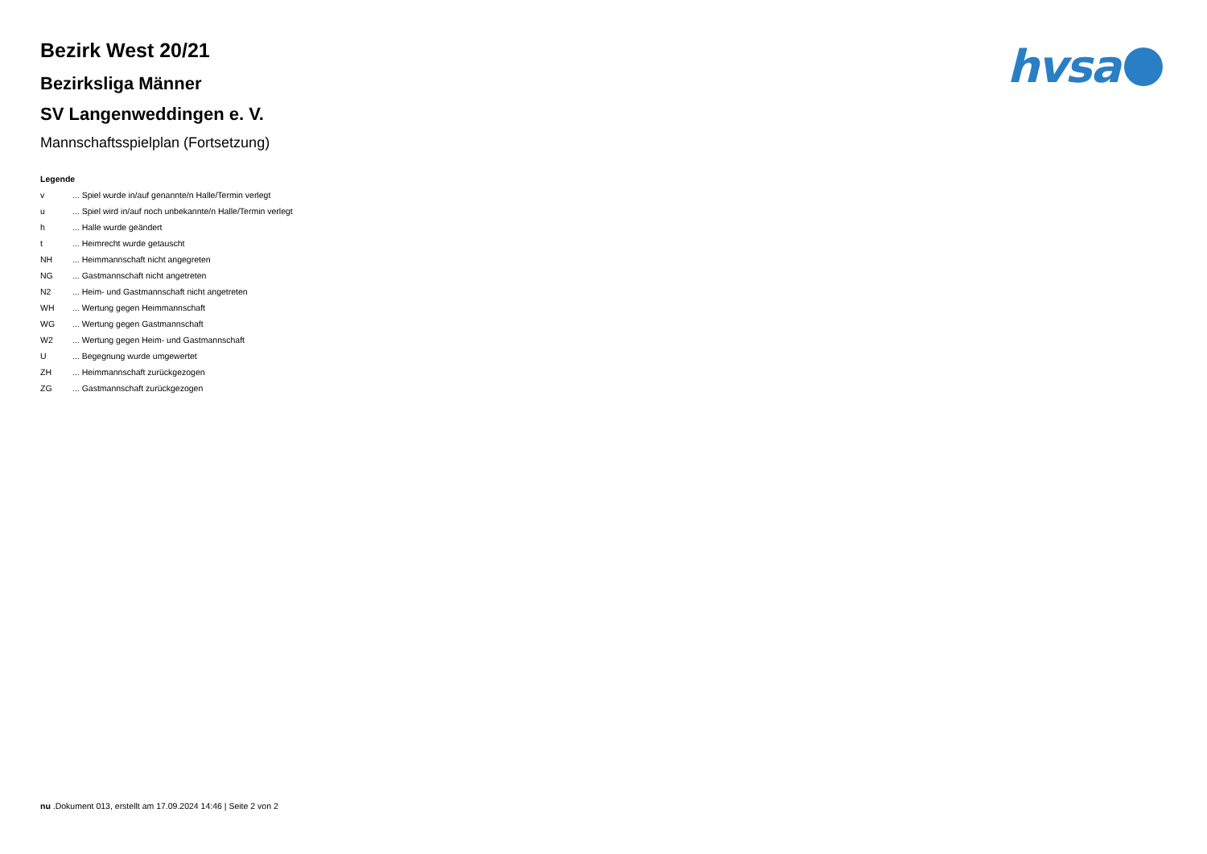hvsa
Bezirk West 20/21
Bezirksliga Männer
SV Langenweddingen e. V.
Mannschaftsspielplan (Fortsetzung)
Legende
| v | ... Spiel wurde in/auf genannte/n Halle/Termin verlegt |
| u | ... Spiel wird in/auf noch unbekannte/n Halle/Termin verlegt |
| h | ... Halle wurde geändert |
| t | ... Heimrecht wurde getauscht |
| NH | ... Heimmannschaft nicht angegreten |
| NG | ... Gastmannschaft nicht angetreten |
| N2 | ... Heim- und Gastmannschaft nicht angetreten |
| WH | ... Wertung gegen Heimmannschaft |
| WG | ... Wertung gegen Gastmannschaft |
| W2 | ... Wertung gegen Heim- und Gastmannschaft |
| U | ... Begegnung wurde umgewertet |
| ZH | ... Heimmannschaft zurückgezogen |
| ZG | ... Gastmannschaft zurückgezogen |
nu .Dokument 013, erstellt am 17.09.2024 14:46 | Seite 2 von 2